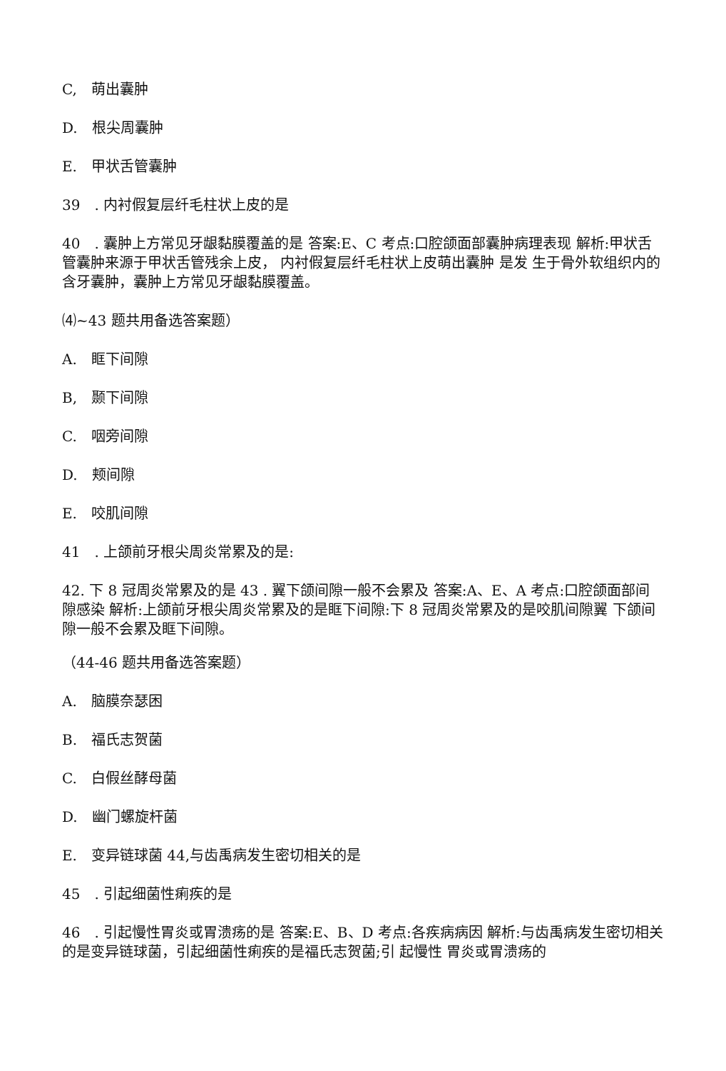C,　萌出囊肿
D.　根尖周囊肿
E.　甲状舌管囊肿
39　. 内衬假复层纤毛柱状上皮的是
40　. 囊肿上方常见牙龈黏膜覆盖的是 答案:E、C 考点:口腔颌面部囊肿病理表现 解析:甲状舌管囊肿来源于甲状舌管残余上皮， 内衬假复层纤毛柱状上皮萌出囊肿 是发 生于骨外软组织内的含牙囊肿，囊肿上方常见牙龈黏膜覆盖。
⑷~43 题共用备选答案题）
A.　眶下间隙
B,　颞下间隙
C.　咽旁间隙
D.　颊间隙
E.　咬肌间隙
41　. 上颌前牙根尖周炎常累及的是:
42. 下 8 冠周炎常累及的是 43 . 翼下颌间隙一般不会累及 答案:A、E、A 考点:口腔颌面部间隙感染 解析:上颌前牙根尖周炎常累及的是眶下间隙:下 8 冠周炎常累及的是咬肌间隙翼 下颌间隙一般不会累及眶下间隙。
（44-46 题共用备选答案题）
A.　脑膜奈瑟困
B.　福氏志贺菌
C.　白假丝酵母菌
D.　幽门螺旋杆菌
E.　变异链球菌 44,与齿禹病发生密切相关的是
45　. 引起细菌性痢疾的是
46　. 引起慢性胃炎或胃溃疡的是 答案:E、B、D 考点:各疾病病因 解析:与齿禹病发生密切相关的是变异链球菌，引起细菌性痢疾的是福氏志贺菌;引 起慢性 胃炎或胃溃疡的